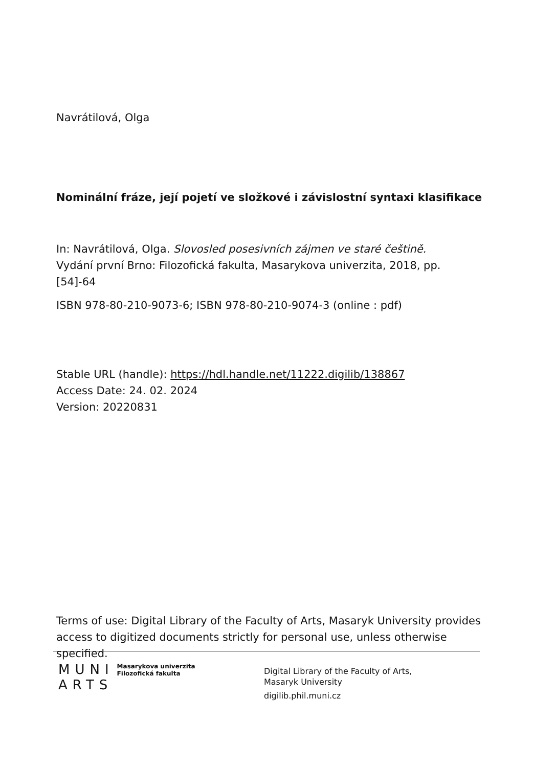Navrátilová, Olga
Nominální fráze, její pojetí ve složkové i závislostní syntaxi klasifikace
In: Navrátilová, Olga. Slovosled posesivních zájmen ve staré češtině. Vydání první Brno: Filozofická fakulta, Masarykova univerzita, 2018, pp. [54]-64
ISBN 978-80-210-9073-6; ISBN 978-80-210-9074-3 (online : pdf)
Stable URL (handle): https://hdl.handle.net/11222.digilib/138867
Access Date: 24. 02. 2024
Version: 20220831
Terms of use: Digital Library of the Faculty of Arts, Masaryk University provides access to digitized documents strictly for personal use, unless otherwise specified.
MUNI
ARTS
Masarykova univerzita
Filozofická fakulta
Digital Library of the Faculty of Arts,
Masaryk University
digilib.phil.muni.cz